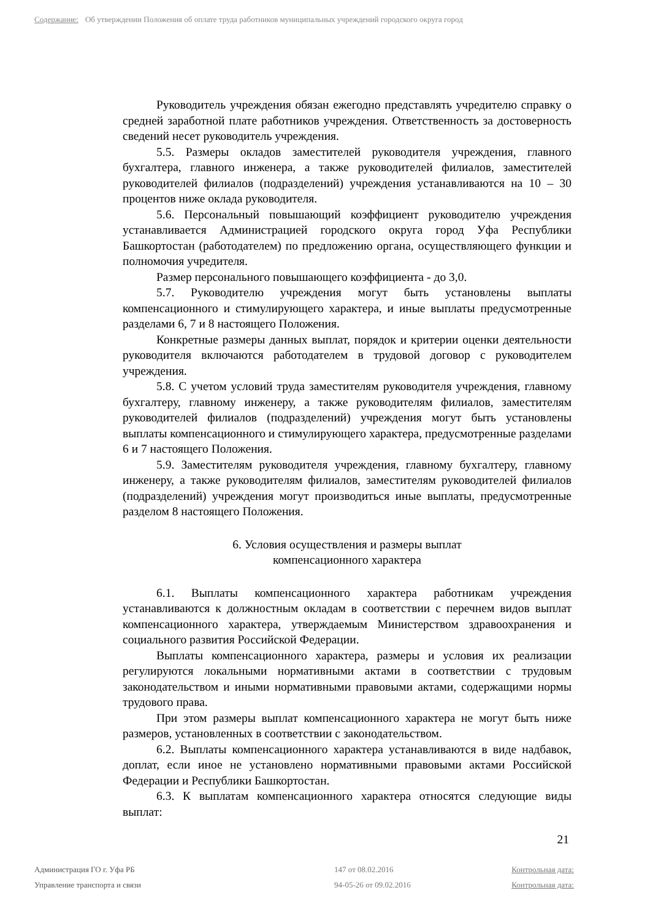Содержание: Об утверждении Положения об оплате труда работников муниципальных учреждений городского округа город
Руководитель учреждения обязан ежегодно представлять учредителю справку о средней заработной плате работников учреждения. Ответственность за достоверность сведений несет руководитель учреждения.
5.5. Размеры окладов заместителей руководителя учреждения, главного бухгалтера, главного инженера, а также руководителей филиалов, заместителей руководителей филиалов (подразделений) учреждения устанавливаются на 10 – 30 процентов ниже оклада руководителя.
5.6. Персональный повышающий коэффициент руководителю учреждения устанавливается Администрацией городского округа город Уфа Республики Башкортостан (работодателем) по предложению органа, осуществляющего функции и полномочия учредителя.
Размер персонального повышающего коэффициента - до 3,0.
5.7. Руководителю учреждения могут быть установлены выплаты компенсационного и стимулирующего характера, и иные выплаты предусмотренные разделами 6, 7 и 8 настоящего Положения.
Конкретные размеры данных выплат, порядок и критерии оценки деятельности руководителя включаются работодателем в трудовой договор с руководителем учреждения.
5.8. С учетом условий труда заместителям руководителя учреждения, главному бухгалтеру, главному инженеру, а также руководителям филиалов, заместителям руководителей филиалов (подразделений) учреждения могут быть установлены выплаты компенсационного и стимулирующего характера, предусмотренные разделами 6 и 7 настоящего Положения.
5.9. Заместителям руководителя учреждения, главному бухгалтеру, главному инженеру, а также руководителям филиалов, заместителям руководителей филиалов (подразделений) учреждения могут производиться иные выплаты, предусмотренные разделом 8 настоящего Положения.
6. Условия осуществления и размеры выплат
компенсационного характера
6.1. Выплаты компенсационного характера работникам учреждения устанавливаются к должностным окладам в соответствии с перечнем видов выплат компенсационного характера, утверждаемым Министерством здравоохранения и социального развития Российской Федерации.
Выплаты компенсационного характера, размеры и условия их реализации регулируются локальными нормативными актами в соответствии с трудовым законодательством и иными нормативными правовыми актами, содержащими нормы трудового права.
При этом размеры выплат компенсационного характера не могут быть ниже размеров, установленных в соответствии с законодательством.
6.2. Выплаты компенсационного характера устанавливаются в виде надбавок, доплат, если иное не установлено нормативными правовыми актами Российской Федерации и Республики Башкортостан.
6.3. К выплатам компенсационного характера относятся следующие виды выплат:
21
Администрация ГО г. Уфа РБ 147 от 08.02.2016 Контрольная дата:
Управление транспорта и связи 94-05-26 от 09.02.2016 Контрольная дата: